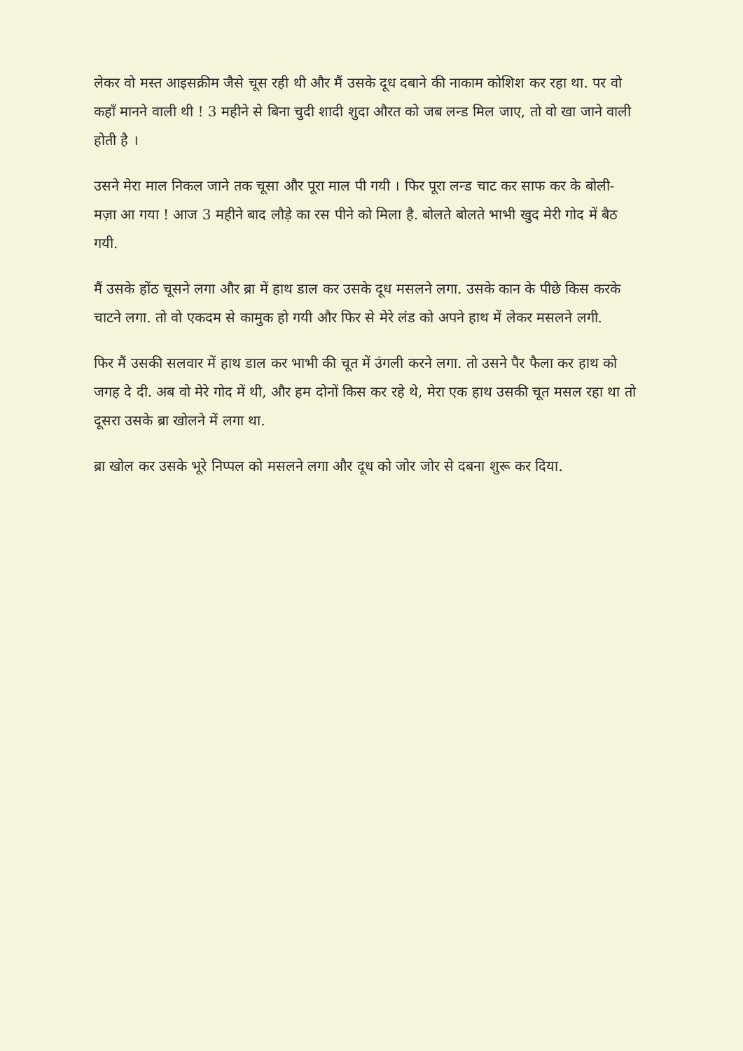लेकर वो मस्त आइसक्रीम जैसे चूस रही थी और मैं उसके दूध दबाने की नाकाम कोशिश कर रहा था. पर वो कहाँ मानने वाली थी ! 3 महीने से बिना चुदी शादी शुदा औरत को जब लन्ड मिल जाए, तो वो खा जाने वाली होती है ।
उसने मेरा माल निकल जाने तक चूसा और पूरा माल पी गयी । फिर पूरा लन्ड चाट कर साफ कर के बोली- मज़ा आ गया ! आज 3 महीने बाद लौड़े का रस पीने को मिला है. बोलते बोलते भाभी खुद मेरी गोद में बैठ गयी.
मैं उसके होंठ चूसने लगा और ब्रा में हाथ डाल कर उसके दूध मसलने लगा. उसके कान के पीछे किस करके चाटने लगा. तो वो एकदम से कामुक हो गयी और फिर से मेरे लंड को अपने हाथ में लेकर मसलने लगी.
फिर मैं उसकी सलवार में हाथ डाल कर भाभी की चूत में उंगली करने लगा. तो उसने पैर फैला कर हाथ को जगह दे दी. अब वो मेरे गोद में थी, और हम दोनों किस कर रहे थे, मेरा एक हाथ उसकी चूत मसल रहा था तो दूसरा उसके ब्रा खोलने में लगा था.
ब्रा खोल कर उसके भूरे निप्पल को मसलने लगा और दूध को जोर जोर से दबना शुरू कर दिया.